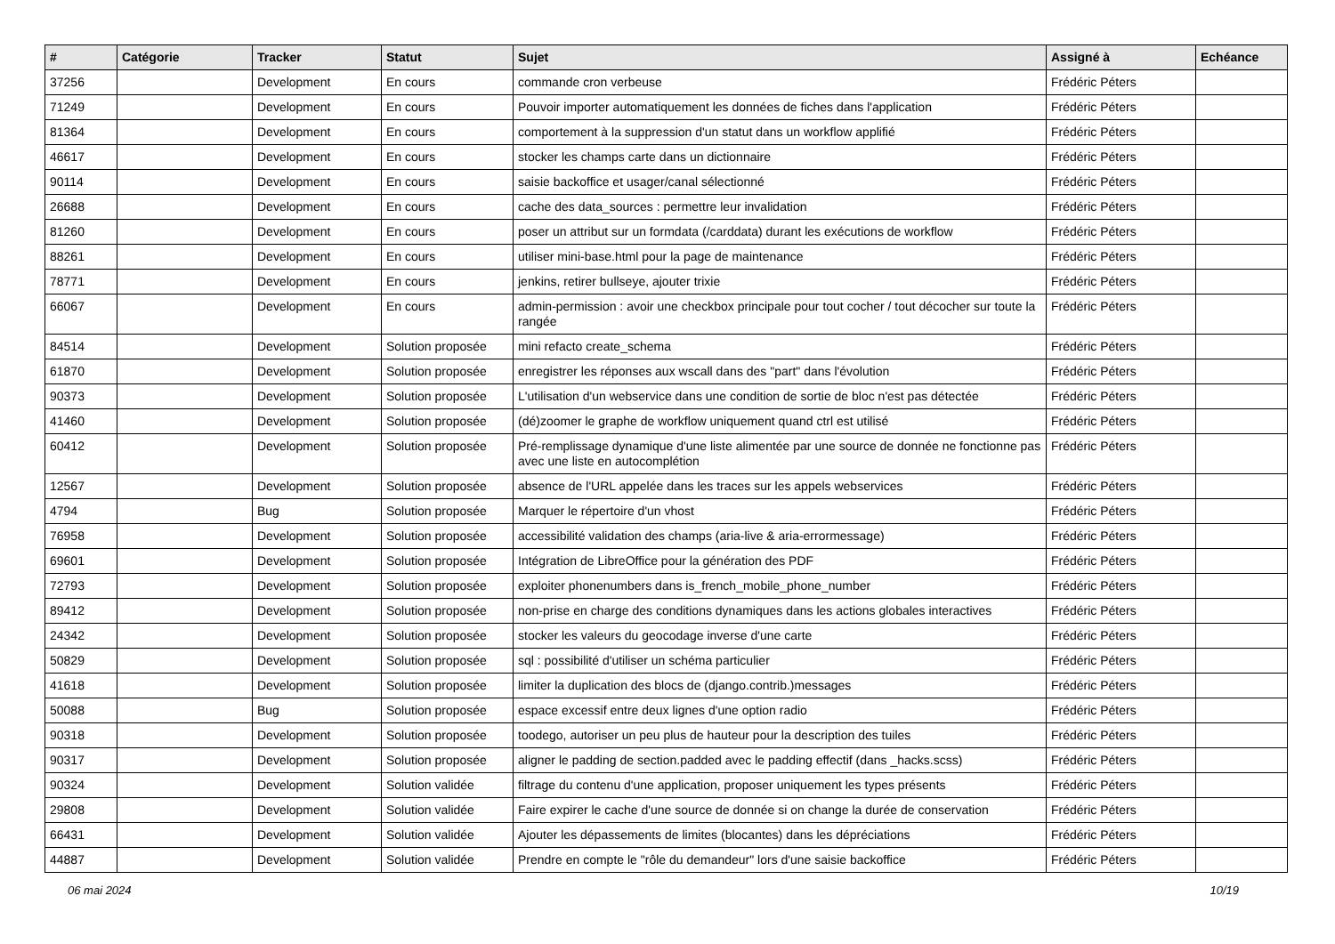| # | Catégorie | Tracker | Statut | Sujet | Assigné à | Echéance |
| --- | --- | --- | --- | --- | --- | --- |
| 37256 | | Development | En cours | commande cron verbeuse | Frédéric Péters | |
| 71249 | | Development | En cours | Pouvoir importer automatiquement les données de fiches dans l'application | Frédéric Péters | |
| 81364 | | Development | En cours | comportement à la suppression d'un statut dans un workflow applifié | Frédéric Péters | |
| 46617 | | Development | En cours | stocker les champs carte dans un dictionnaire | Frédéric Péters | |
| 90114 | | Development | En cours | saisie backoffice et usager/canal sélectionné | Frédéric Péters | |
| 26688 | | Development | En cours | cache des data_sources : permettre leur invalidation | Frédéric Péters | |
| 81260 | | Development | En cours | poser un attribut sur un formdata (/carddata) durant les exécutions de workflow | Frédéric Péters | |
| 88261 | | Development | En cours | utiliser mini-base.html pour la page de maintenance | Frédéric Péters | |
| 78771 | | Development | En cours | jenkins, retirer bullseye, ajouter trixie | Frédéric Péters | |
| 66067 | | Development | En cours | admin-permission : avoir une checkbox principale pour tout cocher / tout décocher sur toute la rangée | Frédéric Péters | |
| 84514 | | Development | Solution proposée | mini refacto create_schema | Frédéric Péters | |
| 61870 | | Development | Solution proposée | enregistrer les réponses aux wscall dans des "part" dans l'évolution | Frédéric Péters | |
| 90373 | | Development | Solution proposée | L'utilisation d'un webservice dans une condition de sortie de bloc n'est pas détectée | Frédéric Péters | |
| 41460 | | Development | Solution proposée | (dé)zoomer le graphe de workflow uniquement quand ctrl est utilisé | Frédéric Péters | |
| 60412 | | Development | Solution proposée | Pré-remplissage dynamique d'une liste alimentée par une source de donnée ne fonctionne pas avec une liste en autocomplétion | Frédéric Péters | |
| 12567 | | Development | Solution proposée | absence de l'URL appelée dans les traces sur les appels webservices | Frédéric Péters | |
| 4794 | | Bug | Solution proposée | Marquer le répertoire d'un vhost | Frédéric Péters | |
| 76958 | | Development | Solution proposée | accessibilité validation des champs (aria-live & aria-errormessage) | Frédéric Péters | |
| 69601 | | Development | Solution proposée | Intégration de LibreOffice pour la génération des PDF | Frédéric Péters | |
| 72793 | | Development | Solution proposée | exploiter phonenumbers dans is_french_mobile_phone_number | Frédéric Péters | |
| 89412 | | Development | Solution proposée | non-prise en charge des conditions dynamiques dans les actions globales interactives | Frédéric Péters | |
| 24342 | | Development | Solution proposée | stocker les valeurs du geocodage inverse d'une carte | Frédéric Péters | |
| 50829 | | Development | Solution proposée | sql : possibilité d'utiliser un schéma particulier | Frédéric Péters | |
| 41618 | | Development | Solution proposée | limiter la duplication des blocs de (django.contrib.)messages | Frédéric Péters | |
| 50088 | | Bug | Solution proposée | espace excessif entre deux lignes d'une option radio | Frédéric Péters | |
| 90318 | | Development | Solution proposée | toodego, autoriser un peu plus de hauteur pour la description des tuiles | Frédéric Péters | |
| 90317 | | Development | Solution proposée | aligner le padding de section.padded avec le padding effectif (dans _hacks.scss) | Frédéric Péters | |
| 90324 | | Development | Solution validée | filtrage du contenu d'une application, proposer uniquement les types présents | Frédéric Péters | |
| 29808 | | Development | Solution validée | Faire expirer le cache d'une source de donnée si on change la durée de conservation | Frédéric Péters | |
| 66431 | | Development | Solution validée | Ajouter les dépassements de limites (blocantes) dans les dépréciations | Frédéric Péters | |
| 44887 | | Development | Solution validée | Prendre en compte le "rôle du demandeur" lors d'une saisie backoffice | Frédéric Péters | |
06 mai 2024 10/19